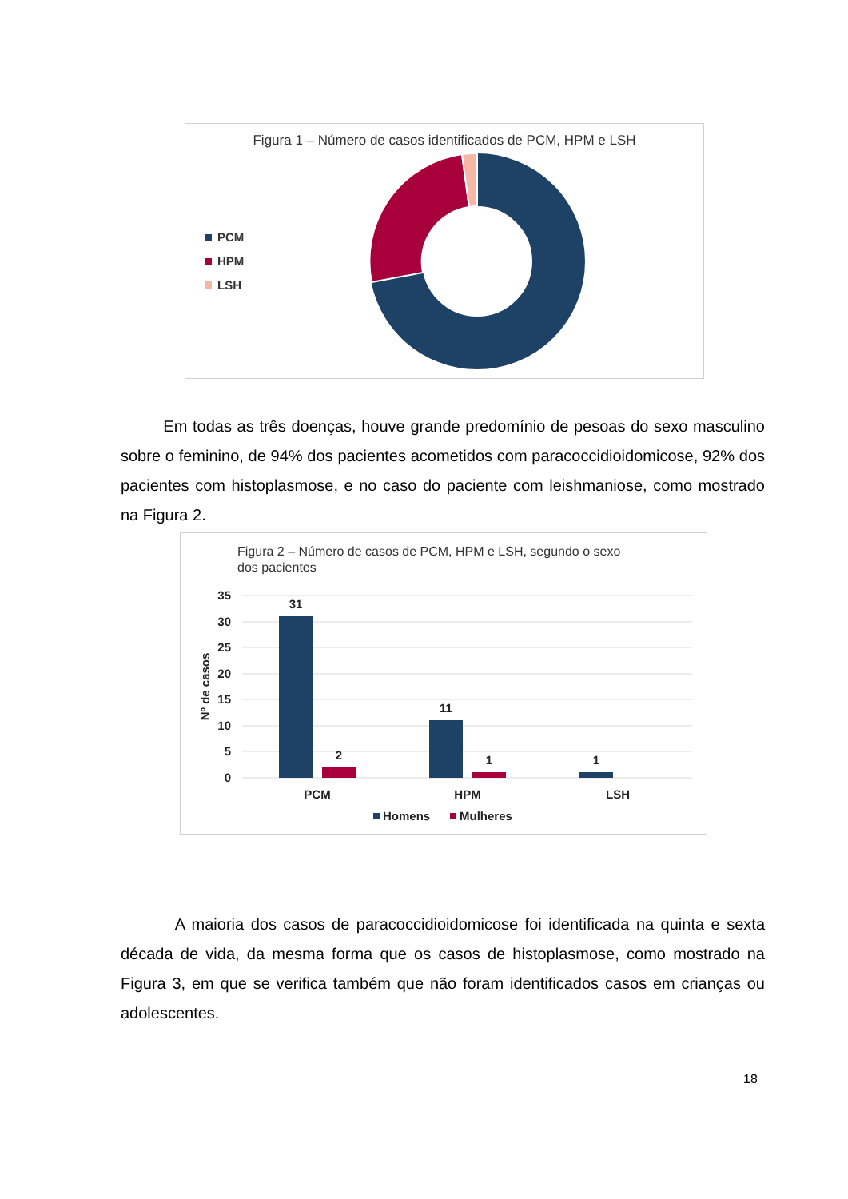Figura 1 – Número de casos identificados de PCM, HPM e LSH
PCM
HPM
LSH
Em todas as três doenças, houve grande predomínio de pesoas do sexo masculino sobre o feminino, de 94% dos pacientes acometidos com paracoccidioidomicose, 92% dos pacientes com histoplasmose, e no caso do paciente com leishmaniose, como mostrado na Figura 2.
Figura 2 – Número de casos de PCM, HPM e LSH, segundo o sexo
dos pacientes
35
30
25
20
15
10
5
0
Nº de casos
31
2
11
1
1
PCM
HPM
LSH
Homens
Mulheres
A maioria dos casos de paracoccidioidomicose foi identificada na quinta e sexta década de vida, da mesma forma que os casos de histoplasmose, como mostrado na Figura 3, em que se verifica também que não foram identificados casos em crianças ou adolescentes.
18